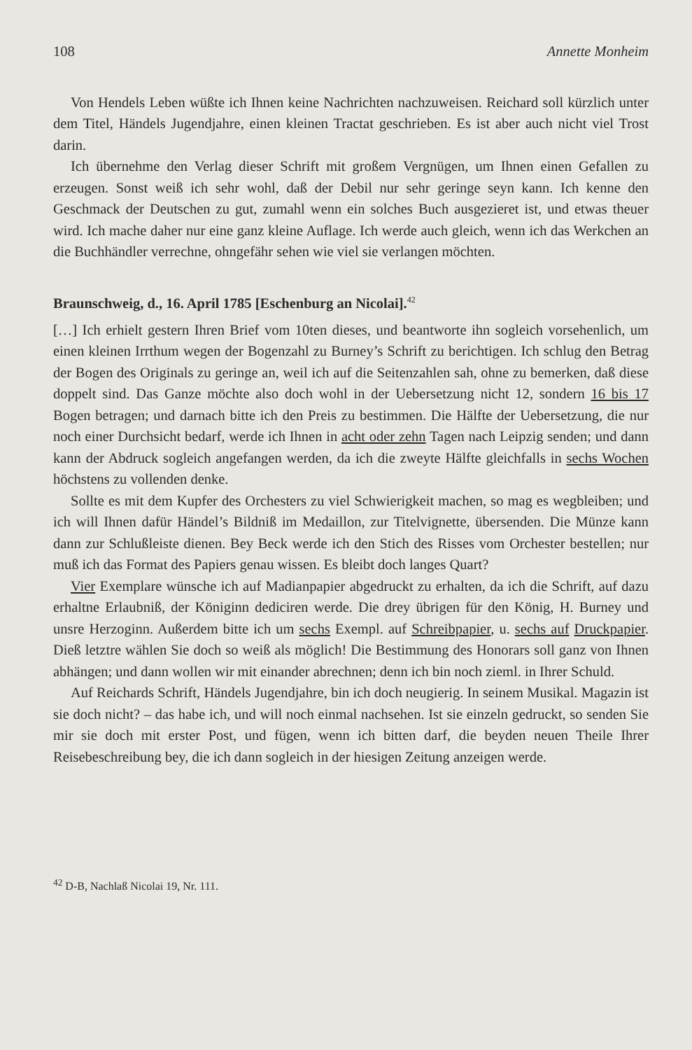108 Annette Monheim
Von Hendels Leben wüßte ich Ihnen keine Nachrichten nachzuweisen. Reichard soll kürzlich unter dem Titel, Händels Jugendjahre, einen kleinen Tractat geschrieben. Es ist aber auch nicht viel Trost darin.
Ich übernehme den Verlag dieser Schrift mit großem Vergnügen, um Ihnen einen Gefallen zu erzeugen. Sonst weiß ich sehr wohl, daß der Debil nur sehr geringe seyn kann. Ich kenne den Geschmack der Deutschen zu gut, zumahl wenn ein solches Buch ausgezieret ist, und etwas theuer wird. Ich mache daher nur eine ganz kleine Auflage. Ich werde auch gleich, wenn ich das Werkchen an die Buchhändler verrechne, ohngefähr sehen wie viel sie verlangen möchten.
Braunschweig, d., 16. April 1785 [Eschenburg an Nicolai].<sup>42</sup>
[…] Ich erhielt gestern Ihren Brief vom 10ten dieses, und beantworte ihn sogleich vorsehenlich, um einen kleinen Irrthum wegen der Bogenzahl zu Burney’s Schrift zu berichtigen. Ich schlug den Betrag der Bogen des Originals zu geringe an, weil ich auf die Seitenzahlen sah, ohne zu bemerken, daß diese doppelt sind. Das Ganze möchte also doch wohl in der Uebersetzung nicht 12, sondern 16 bis 17 Bogen betragen; und darnach bitte ich den Preis zu bestimmen. Die Hälfte der Uebersetzung, die nur noch einer Durchsicht bedarf, werde ich Ihnen in acht oder zehn Tagen nach Leipzig senden; und dann kann der Abdruck sogleich angefangen werden, da ich die zweyte Hälfte gleichfalls in sechs Wochen höchstens zu vollenden denke.
Sollte es mit dem Kupfer des Orchesters zu viel Schwierigkeit machen, so mag es wegbleiben; und ich will Ihnen dafür Händel’s Bildniß im Medaillon, zur Titelvignette, übersenden. Die Münze kann dann zur Schlußleiste dienen. Bey Beck werde ich den Stich des Risses vom Orchester bestellen; nur muß ich das Format des Papiers genau wissen. Es bleibt doch langes Quart?
Vier Exemplare wünsche ich auf Madianpapier abgedruckt zu erhalten, da ich die Schrift, auf dazu erhaltne Erlaubniß, der Königinn dediciren werde. Die drey übrigen für den König, H. Burney und unsre Herzoginn. Außerdem bitte ich um sechs Exempl. auf Schreibpapier, u. sechs auf Druckpapier. Dieß letztre wählen Sie doch so weiß als möglich! Die Bestimmung des Honorars soll ganz von Ihnen abhängen; und dann wollen wir mit einander abrechnen; denn ich bin noch zieml. in Ihrer Schuld.
Auf Reichards Schrift, Händels Jugendjahre, bin ich doch neugierig. In seinem Musikal. Magazin ist sie doch nicht? – das habe ich, und will noch einmal nachsehen. Ist sie einzeln gedruckt, so senden Sie mir sie doch mit erster Post, und fügen, wenn ich bitten darf, die beyden neuen Theile Ihrer Reisebeschreibung bey, die ich dann sogleich in der hiesigen Zeitung anzeigen werde.
<sup>42</sup> D-B, Nachlaß Nicolai 19, Nr. 111.